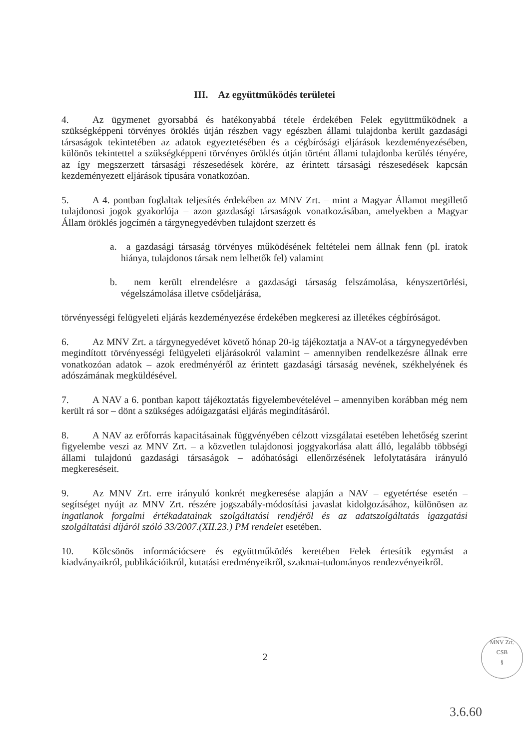III. Az együttműködés területei
4. Az ügymenet gyorsabbá és hatékonyabbá tétele érdekében Felek együttműködnek a szükségképpeni törvényes öröklés útján részben vagy egészben állami tulajdonba került gazdasági társaságok tekintetében az adatok egyeztetésében és a cégbírósági eljárások kezdeményezésében, különös tekintettel a szükségképpeni törvényes öröklés útján történt állami tulajdonba kerülés tényére, az így megszerzett társasági részesedések körére, az érintett társasági részesedések kapcsán kezdeményezett eljárások típusára vonatkozóan.
5. A 4. pontban foglaltak teljesítés érdekében az MNV Zrt. – mint a Magyar Államot megillető tulajdonosi jogok gyakorlója – azon gazdasági társaságok vonatkozásában, amelyekben a Magyar Állam öröklés jogcímén a tárgynegyedévben tulajdont szerzett és
a. a gazdasági társaság törvényes működésének feltételei nem állnak fenn (pl. iratok hiánya, tulajdonos társak nem lelhetők fel) valamint
b. nem került elrendelésre a gazdasági társaság felszámolása, kényszertörlési, végelszámolása illetve csődeljárása,
törvényességi felügyeleti eljárás kezdeményezése érdekében megkeresi az illetékes cégbíróságot.
6. Az MNV Zrt. a tárgynegyedévet követő hónap 20-ig tájékoztatja a NAV-ot a tárgynegyedévben megindított törvényességi felügyeleti eljárásokról valamint – amennyiben rendelkezésre állnak erre vonatkozóan adatok – azok eredményéről az érintett gazdasági társaság nevének, székhelyének és adószámának megküldésével.
7. A NAV a 6. pontban kapott tájékoztatás figyelembevételével – amennyiben korábban még nem került rá sor – dönt a szükséges adóigazgatási eljárás megindításáról.
8. A NAV az erőforrás kapacitásainak függvényében célzott vizsgálatai esetében lehetőség szerint figyelembe veszi az MNV Zrt. – a közvetlen tulajdonosi joggyakorlása alatt álló, legalább többségi állami tulajdonú gazdasági társaságok – adóhatósági ellenőrzésének lefolytatására irányuló megkereséseit.
9. Az MNV Zrt. erre irányuló konkrét megkeresése alapján a NAV – egyetértése esetén – segítséget nyújt az MNV Zrt. részére jogszabály-módosítási javaslat kidolgozásához, különösen az ingatlanok forgalmi értékadatainak szolgáltatási rendjéről és az adatszolgáltatás igazgatási szolgáltatási díjáról szóló 33/2007.(XII.23.) PM rendelet esetében.
10. Kölcsönös információcsere és együttműködés keretében Felek értesítik egymást a kiadványaikról, publikációikról, kutatási eredményeikről, szakmai-tudományos rendezvényeikről.
2
MNV Zrt.
CSB
§
3.6.60